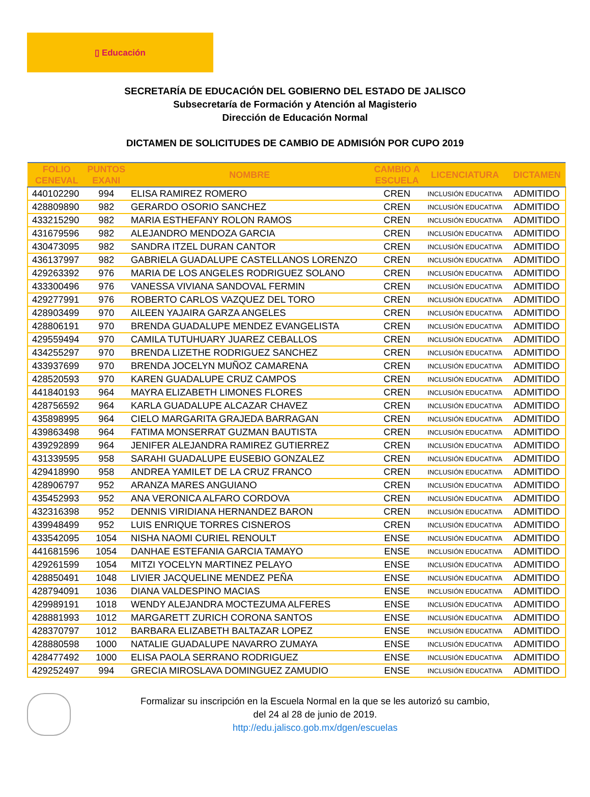▯ Educación
SECRETARÍA DE EDUCACIÓN DEL GOBIERNO DEL ESTADO DE JALISCO
Subsecretaría de Formación y Atención al Magisterio
Dirección de Educación Normal
DICTAMEN DE SOLICITUDES DE CAMBIO DE ADMISIÓN POR CUPO 2019
| FOLIO CENEVAL | PUNTOS EXANI | NOMBRE | CAMBIO A ESCUELA | LICENCIATURA | DICTAMEN |
| --- | --- | --- | --- | --- | --- |
| 440102290 | 994 | ELISA RAMIREZ ROMERO | CREN | INCLUSIÓN EDUCATIVA | ADMITIDO |
| 428809890 | 982 | GERARDO OSORIO SANCHEZ | CREN | INCLUSIÓN EDUCATIVA | ADMITIDO |
| 433215290 | 982 | MARIA ESTHEFANY ROLON RAMOS | CREN | INCLUSIÓN EDUCATIVA | ADMITIDO |
| 431679596 | 982 | ALEJANDRO MENDOZA GARCIA | CREN | INCLUSIÓN EDUCATIVA | ADMITIDO |
| 430473095 | 982 | SANDRA ITZEL DURAN CANTOR | CREN | INCLUSIÓN EDUCATIVA | ADMITIDO |
| 436137997 | 982 | GABRIELA GUADALUPE CASTELLANOS LORENZO | CREN | INCLUSIÓN EDUCATIVA | ADMITIDO |
| 429263392 | 976 | MARIA DE LOS ANGELES RODRIGUEZ SOLANO | CREN | INCLUSIÓN EDUCATIVA | ADMITIDO |
| 433300496 | 976 | VANESSA VIVIANA SANDOVAL FERMIN | CREN | INCLUSIÓN EDUCATIVA | ADMITIDO |
| 429277991 | 976 | ROBERTO CARLOS VAZQUEZ DEL TORO | CREN | INCLUSIÓN EDUCATIVA | ADMITIDO |
| 428903499 | 970 | AILEEN YAJAIRA GARZA ANGELES | CREN | INCLUSIÓN EDUCATIVA | ADMITIDO |
| 428806191 | 970 | BRENDA GUADALUPE MENDEZ EVANGELISTA | CREN | INCLUSIÓN EDUCATIVA | ADMITIDO |
| 429559494 | 970 | CAMILA TUTUHUARY JUAREZ CEBALLOS | CREN | INCLUSIÓN EDUCATIVA | ADMITIDO |
| 434255297 | 970 | BRENDA LIZETHE RODRIGUEZ SANCHEZ | CREN | INCLUSIÓN EDUCATIVA | ADMITIDO |
| 433937699 | 970 | BRENDA JOCELYN MUÑOZ CAMARENA | CREN | INCLUSIÓN EDUCATIVA | ADMITIDO |
| 428520593 | 970 | KAREN GUADALUPE CRUZ CAMPOS | CREN | INCLUSIÓN EDUCATIVA | ADMITIDO |
| 441840193 | 964 | MAYRA ELIZABETH LIMONES FLORES | CREN | INCLUSIÓN EDUCATIVA | ADMITIDO |
| 428756592 | 964 | KARLA GUADALUPE ALCAZAR CHAVEZ | CREN | INCLUSIÓN EDUCATIVA | ADMITIDO |
| 435898995 | 964 | CIELO MARGARITA GRAJEDA BARRAGAN | CREN | INCLUSIÓN EDUCATIVA | ADMITIDO |
| 439863498 | 964 | FATIMA MONSERRAT GUZMAN BAUTISTA | CREN | INCLUSIÓN EDUCATIVA | ADMITIDO |
| 439292899 | 964 | JENIFER ALEJANDRA RAMIREZ GUTIERREZ | CREN | INCLUSIÓN EDUCATIVA | ADMITIDO |
| 431339595 | 958 | SARAHI GUADALUPE EUSEBIO GONZALEZ | CREN | INCLUSIÓN EDUCATIVA | ADMITIDO |
| 429418990 | 958 | ANDREA YAMILET DE LA CRUZ FRANCO | CREN | INCLUSIÓN EDUCATIVA | ADMITIDO |
| 428906797 | 952 | ARANZA MARES ANGUIANO | CREN | INCLUSIÓN EDUCATIVA | ADMITIDO |
| 435452993 | 952 | ANA VERONICA ALFARO CORDOVA | CREN | INCLUSIÓN EDUCATIVA | ADMITIDO |
| 432316398 | 952 | DENNIS VIRIDIANA HERNANDEZ BARON | CREN | INCLUSIÓN EDUCATIVA | ADMITIDO |
| 439948499 | 952 | LUIS ENRIQUE TORRES CISNEROS | CREN | INCLUSIÓN EDUCATIVA | ADMITIDO |
| 433542095 | 1054 | NISHA NAOMI CURIEL RENOULT | ENSE | INCLUSIÓN EDUCATIVA | ADMITIDO |
| 441681596 | 1054 | DANHAE ESTEFANIA GARCIA TAMAYO | ENSE | INCLUSIÓN EDUCATIVA | ADMITIDO |
| 429261599 | 1054 | MITZI YOCELYN MARTINEZ PELAYO | ENSE | INCLUSIÓN EDUCATIVA | ADMITIDO |
| 428850491 | 1048 | LIVIER JACQUELINE MENDEZ PEÑA | ENSE | INCLUSIÓN EDUCATIVA | ADMITIDO |
| 428794091 | 1036 | DIANA VALDESPINO MACIAS | ENSE | INCLUSIÓN EDUCATIVA | ADMITIDO |
| 429989191 | 1018 | WENDY ALEJANDRA MOCTEZUMA ALFERES | ENSE | INCLUSIÓN EDUCATIVA | ADMITIDO |
| 428881993 | 1012 | MARGARETT ZURICH CORONA SANTOS | ENSE | INCLUSIÓN EDUCATIVA | ADMITIDO |
| 428370797 | 1012 | BARBARA ELIZABETH BALTAZAR LOPEZ | ENSE | INCLUSIÓN EDUCATIVA | ADMITIDO |
| 428880598 | 1000 | NATALIE GUADALUPE NAVARRO ZUMAYA | ENSE | INCLUSIÓN EDUCATIVA | ADMITIDO |
| 428477492 | 1000 | ELISA PAOLA SERRANO RODRIGUEZ | ENSE | INCLUSIÓN EDUCATIVA | ADMITIDO |
| 429252497 | 994 | GRECIA MIROSLAVA DOMINGUEZ ZAMUDIO | ENSE | INCLUSIÓN EDUCATIVA | ADMITIDO |
Formalizar su inscripción en la Escuela Normal en la que se les autorizó su cambio,
del 24 al 28 de junio de 2019.
http://edu.jalisco.gob.mx/dgen/escuelas